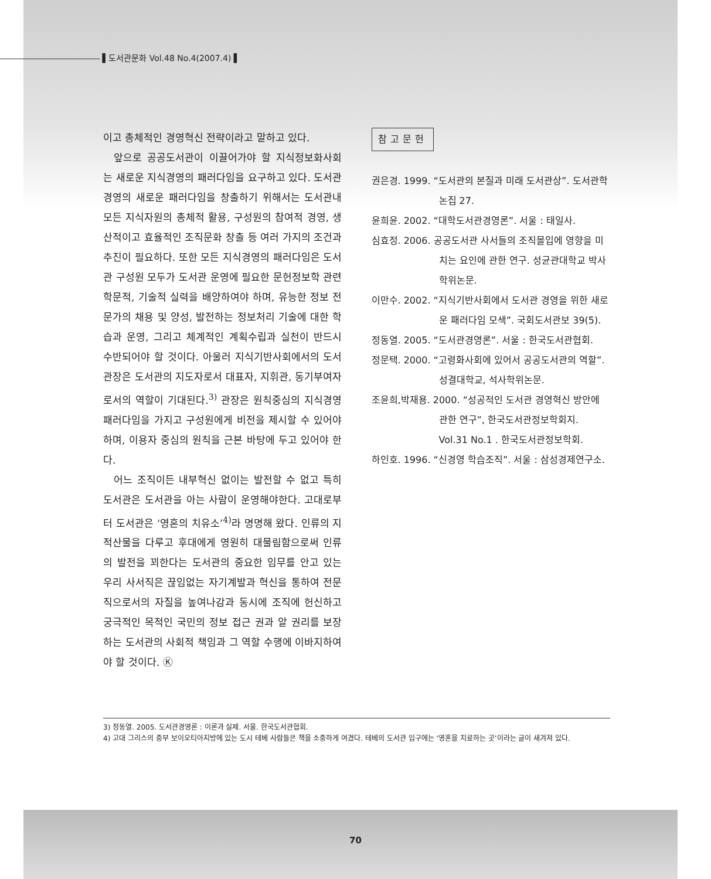▌도서관문화 Vol.48 No.4(2007.4) ▌
이고 총체적인 경영혁신 전략이라고 말하고 있다.
앞으로 공공도서관이 이끌어가야 할 지식정보화사회는 새로운 지식경영의 패러다임을 요구하고 있다. 도서관경영의 새로운 패러다임을 창출하기 위해서는 도서관내 모든 지식자원의 총체적 활용, 구성원의 참여적 경영, 생산적이고 효율적인 조직문화 창출 등 여러 가지의 조건과 추진이 필요하다. 또한 모든 지식경영의 패러다임은 도서관 구성원 모두가 도서관 운영에 필요한 문헌정보학 관련 학문적, 기술적 실력을 배양하여야 하며, 유능한 정보 전문가의 채용 및 양성, 발전하는 정보처리 기술에 대한 학습과 운영, 그리고 체계적인 계획수립과 실천이 반드시 수반되어야 할 것이다. 아울러 지식기반사회에서의 도서관장은 도서관의 지도자로서 대표자, 지휘관, 동기부여자로서의 역할이 기대된다.<sup>3)</sup> 관장은 원칙중심의 지식경영 패러다임을 가지고 구성원에게 비전을 제시할 수 있어야 하며, 이용자 중심의 원칙을 근본 바탕에 두고 있어야 한다.
어느 조직이든 내부혁신 없이는 발전할 수 없고 특히 도서관은 도서관을 아는 사람이 운영해야한다. 고대로부터 도서관은 ‘영혼의 치유소’<sup>4)</sup>라 명명해 왔다. 인류의 지적산물을 다루고 후대에게 영원히 대물림함으로써 인류의 발전을 꾀한다는 도서관의 중요한 임무를 안고 있는 우리 사서직은 끊임없는 자기계발과 혁신을 통하여 전문직으로서의 자질을 높여나감과 동시에 조직에 헌신하고 궁극적인 목적인 국민의 정보 접근 권과 알 권리를 보장하는 도서관의 사회적 책임과 그 역할 수행에 이바지하여야 할 것이다. Ⓚ
참고문헌
권은경. 1999. “도서관의 본질과 미래 도서관상”. 도서관학논집 27.
윤희윤. 2002. “대학도서관경영론”. 서울 : 태일사.
심효정. 2006. 공공도서관 사서들의 조직몰입에 영향을 미치는 요인에 관한 연구. 성균관대학교 박사학위논문.
이만수. 2002. “지식기반사회에서 도서관 경영을 위한 새로운 패러다임 모색”. 국회도서관보 39(5).
정동열. 2005. “도서관경영론”. 서울 : 한국도서관협회.
정문택. 2000. “고령화사회에 있어서 공공도서관의 역할”. 성결대학교, 석사학위논문.
조윤희,박재용. 2000. “성공적인 도서관 경영혁신 방안에 관한 연구”, 한국도서관정보학회지. Vol.31 No.1 . 한국도서관정보학회.
하인호. 1996. “신경영 학습조직”. 서울 : 삼성경제연구소.
3) 정동열. 2005. 도서관경영론 : 이론과 실제. 서울. 한국도서관협회.
4) 고대 그리스의 중부 보이오티아지방에 있는 도시 테베 사람들은 책을 소중하게 여겼다. 테베의 도서관 입구에는 ‘영혼을 치료하는 곳’이라는 글이 새겨져 있다.
70